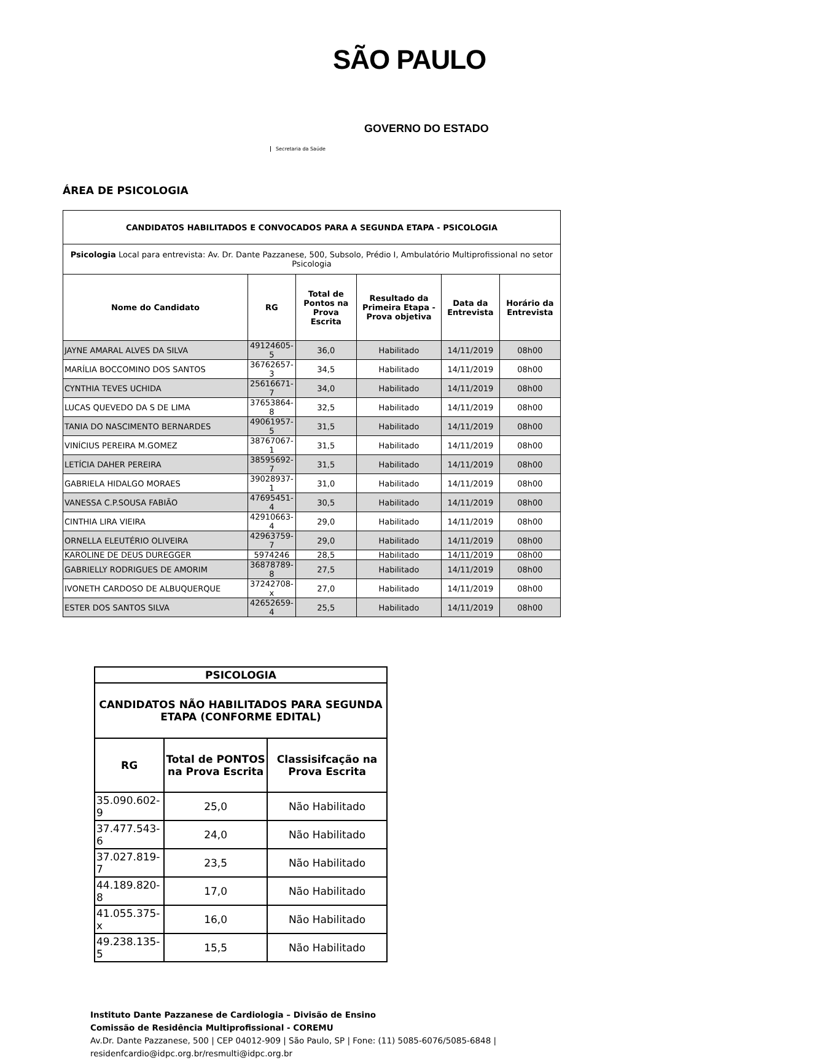SÃO PAULO
GOVERNO DO ESTADO
Secretaria da Saúde
ÁREA DE PSICOLOGIA
| CANDIDATOS HABILITADOS E CONVOCADOS PARA A SEGUNDA ETAPA - PSICOLOGIA | | | | | |
| --- | --- | --- | --- | --- | --- |
| Psicologia Local para entrevista: Av. Dr. Dante Pazzanese, 500, Subsolo, Prédio I, Ambulatório Multiprofissional no setor Psicologia | | | | | |
| Nome do Candidato | RG | Total de Pontos na Prova Escrita | Resultado da Primeira Etapa - Prova objetiva | Data da Entrevista | Horário da Entrevista |
| JAYNE AMARAL ALVES DA SILVA | 49124605-5 | 36,0 | Habilitado | 14/11/2019 | 08h00 |
| MARÍLIA BOCCOMINO DOS SANTOS | 36762657-3 | 34,5 | Habilitado | 14/11/2019 | 08h00 |
| CYNTHIA TEVES UCHIDA | 25616671-7 | 34,0 | Habilitado | 14/11/2019 | 08h00 |
| LUCAS QUEVEDO DA S DE LIMA | 37653864-8 | 32,5 | Habilitado | 14/11/2019 | 08h00 |
| TANIA DO NASCIMENTO BERNARDES | 49061957-5 | 31,5 | Habilitado | 14/11/2019 | 08h00 |
| VINÍCIUS PEREIRA M.GOMEZ | 38767067-1 | 31,5 | Habilitado | 14/11/2019 | 08h00 |
| LETÍCIA DAHER PEREIRA | 38595692-7 | 31,5 | Habilitado | 14/11/2019 | 08h00 |
| GABRIELA HIDALGO MORAES | 39028937-1 | 31,0 | Habilitado | 14/11/2019 | 08h00 |
| VANESSA C.P.SOUSA FABIÃO | 47695451-4 | 30,5 | Habilitado | 14/11/2019 | 08h00 |
| CINTHIA LIRA VIEIRA | 42910663-4 | 29,0 | Habilitado | 14/11/2019 | 08h00 |
| ORNELLA ELEUTÉRIO OLIVEIRA | 42963759-7 | 29,0 | Habilitado | 14/11/2019 | 08h00 |
| KAROLINE DE DEUS DUREGGER | 5974246 | 28,5 | Habilitado | 14/11/2019 | 08h00 |
| GABRIELLY RODRIGUES DE AMORIM | 36878789-8 | 27,5 | Habilitado | 14/11/2019 | 08h00 |
| IVONETH CARDOSO DE ALBUQUERQUE | 37242708-x | 27,0 | Habilitado | 14/11/2019 | 08h00 |
| ESTER DOS SANTOS SILVA | 42652659-4 | 25,5 | Habilitado | 14/11/2019 | 08h00 |
| PSICOLOGIA | | |
| --- | --- | --- |
| CANDIDATOS NÃO HABILITADOS PARA SEGUNDA ETAPA (CONFORME EDITAL) | | |
| RG | Total de PONTOS na Prova Escrita | Classisifcação na Prova Escrita |
| 35.090.602-9 | 25,0 | Não Habilitado |
| 37.477.543-6 | 24,0 | Não Habilitado |
| 37.027.819-7 | 23,5 | Não Habilitado |
| 44.189.820-8 | 17,0 | Não Habilitado |
| 41.055.375-x | 16,0 | Não Habilitado |
| 49.238.135-5 | 15,5 | Não Habilitado |
Instituto Dante Pazzanese de Cardiologia – Divisão de Ensino
Comissão de Residência Multiprofissional - COREMU
Av.Dr. Dante Pazzanese, 500 | CEP 04012-909 | São Paulo, SP | Fone: (11) 5085-6076/5085-6848 |
residenfcardio@idpc.org.br/resmulti@idpc.org.br